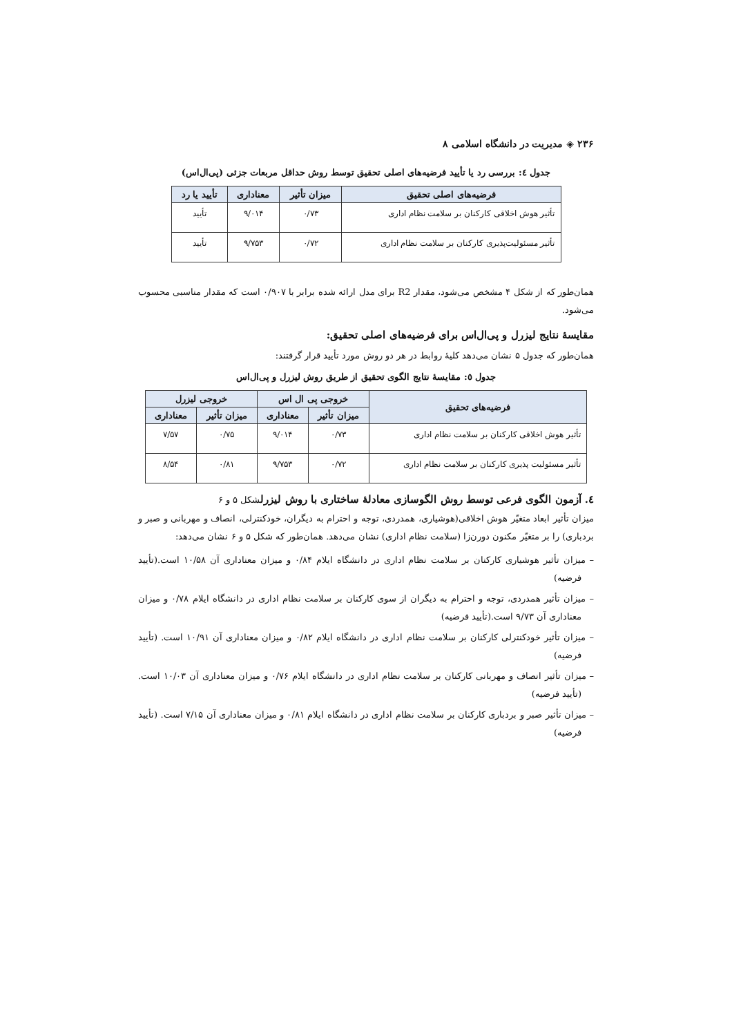۲۳۶ ◈ مدیریت در دانشگاه اسلامی ۸
جدول ٤: بررسی رد یا تأیید فرضیه‌های اصلی تحقیق توسط روش حداقل مربعات جزئی (پی‌ال‌اس)
| فرضیه‌های اصلی تحقیق | میزان تأثیر | معناداری | تأیید یا رد |
| --- | --- | --- | --- |
| تأثیر هوش اخلاقی کارکنان بر سلامت نظام اداری | ۰/۷۳ | ۹/۰۱۴ | تأیید |
| تأثیر مسئولیت‌پذیری کارکنان بر سلامت نظام اداری | ۰/۷۲ | ۹/۷۵۳ | تأیید |
همان‌طور که از شکل ۴ مشخص می‌شود، مقدار R2 برای مدل ارائه شده برابر با ۰/۹۰۷ است که مقدار مناسبی محسوب می‌شود.
مقایسهٔ نتایج لیزرل و پی‌ال‌اس برای فرضیه‌های اصلی تحقیق:
همان‌طور که جدول ۵ نشان می‌دهد کلیهٔ روابط در هر دو روش مورد تأیید قرار گرفتند:
جدول ٥: مقایسهٔ نتایج الگوی تحقیق از طریق روش لیزرل و پی‌ال‌اس
| فرضیه‌های تحقیق | خروجی پی ال اس | | خروجی لیزرل | |
| --- | --- | --- | --- | --- |
| | میزان تأثیر | معناداری | میزان تأثیر | معناداری |
| تأثیر هوش اخلاقی کارکنان بر سلامت نظام اداری | ۰/۷۳ | ۹/۰۱۴ | ۰/۷۵ | ۷/۵۷ |
| تأثیر مسئولیت پذیری کارکنان بر سلامت نظام اداری | ۰/۷۲ | ۹/۷۵۳ | ۰/۸۱ | ۸/۵۴ |
٤. آزمون الگوی فرعی توسط روش الگوسازی معادلهٔ ساختاری با روش لیزرلشکل ۵ و ۶
میزان تأثیر ابعاد متغیّر هوش اخلاقی(هوشیاری، همدردی، توجه و احترام به دیگران، خودکنترلی، انصاف و مهربانی و صبر و بردباری) را بر متغیّر مکنون دورن‌زا (سلامت نظام اداری) نشان می‌دهد. همان‌طور که شکل ۵ و ۶ نشان می‌دهد:
– میزان تأثیر هوشیاری کارکنان بر سلامت نظام اداری در دانشگاه ایلام ۰/۸۴ و میزان معناداری آن ۱۰/۵۸ است.(تأیید فرضیه)
– میزان تأثیر همدردی، توجه و احترام به دیگران از سوی کارکنان بر سلامت نظام اداری در دانشگاه ایلام ۰/۷۸ و میزان معناداری آن ۹/۷۳ است.(تأیید فرضیه)
– میزان تأثیر خودکنترلی کارکنان بر سلامت نظام اداری در دانشگاه ایلام ۰/۸۲ و میزان معناداری آن ۱۰/۹۱ است. (تأیید فرضیه)
– میزان تأثیر انصاف و مهربانی کارکنان بر سلامت نظام اداری در دانشگاه ایلام ۰/۷۶ و میزان معناداری آن ۱۰/۰۳ است. (تأیید فرضیه)
– میزان تأثیر صبر و بردباری کارکنان بر سلامت نظام اداری در دانشگاه ایلام ۰/۸۱ و میزان معناداری آن ۷/۱۵ است. (تأیید فرضیه)